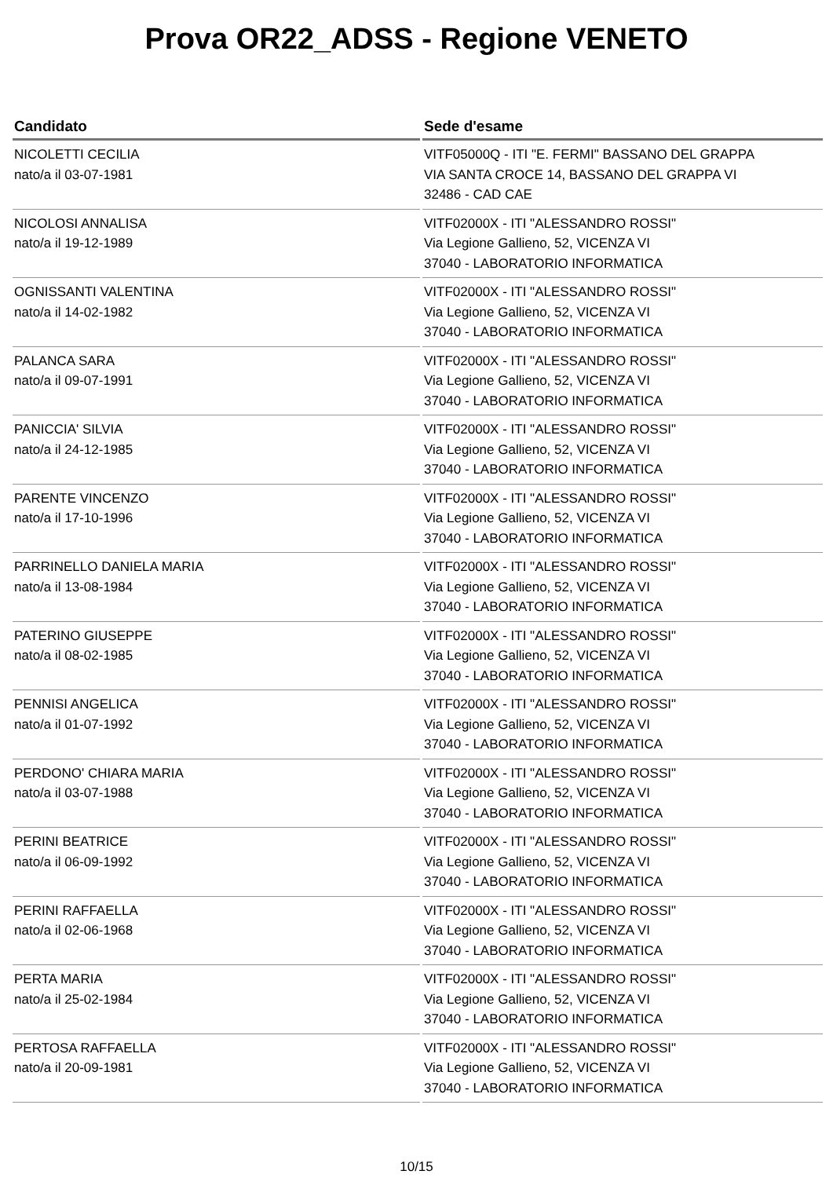Prova OR22_ADSS - Regione VENETO
| Candidato | Sede d'esame |
| --- | --- |
| NICOLETTI CECILIA nato/a il 03-07-1981 | VITF05000Q - ITI "E. FERMI" BASSANO DEL GRAPPA VIA SANTA CROCE 14, BASSANO DEL GRAPPA VI 32486 - CAD CAE |
| NICOLOSI ANNALISA nato/a il 19-12-1989 | VITF02000X - ITI "ALESSANDRO ROSSI" Via Legione Gallieno, 52, VICENZA VI 37040 - LABORATORIO INFORMATICA |
| OGNISSANTI VALENTINA nato/a il 14-02-1982 | VITF02000X - ITI "ALESSANDRO ROSSI" Via Legione Gallieno, 52, VICENZA VI 37040 - LABORATORIO INFORMATICA |
| PALANCA SARA nato/a il 09-07-1991 | VITF02000X - ITI "ALESSANDRO ROSSI" Via Legione Gallieno, 52, VICENZA VI 37040 - LABORATORIO INFORMATICA |
| PANICCIA' SILVIA nato/a il 24-12-1985 | VITF02000X - ITI "ALESSANDRO ROSSI" Via Legione Gallieno, 52, VICENZA VI 37040 - LABORATORIO INFORMATICA |
| PARENTE VINCENZO nato/a il 17-10-1996 | VITF02000X - ITI "ALESSANDRO ROSSI" Via Legione Gallieno, 52, VICENZA VI 37040 - LABORATORIO INFORMATICA |
| PARRINELLO DANIELA MARIA nato/a il 13-08-1984 | VITF02000X - ITI "ALESSANDRO ROSSI" Via Legione Gallieno, 52, VICENZA VI 37040 - LABORATORIO INFORMATICA |
| PATERINO GIUSEPPE nato/a il 08-02-1985 | VITF02000X - ITI "ALESSANDRO ROSSI" Via Legione Gallieno, 52, VICENZA VI 37040 - LABORATORIO INFORMATICA |
| PENNISI ANGELICA nato/a il 01-07-1992 | VITF02000X - ITI "ALESSANDRO ROSSI" Via Legione Gallieno, 52, VICENZA VI 37040 - LABORATORIO INFORMATICA |
| PERDONO' CHIARA MARIA nato/a il 03-07-1988 | VITF02000X - ITI "ALESSANDRO ROSSI" Via Legione Gallieno, 52, VICENZA VI 37040 - LABORATORIO INFORMATICA |
| PERINI BEATRICE nato/a il 06-09-1992 | VITF02000X - ITI "ALESSANDRO ROSSI" Via Legione Gallieno, 52, VICENZA VI 37040 - LABORATORIO INFORMATICA |
| PERINI RAFFAELLA nato/a il 02-06-1968 | VITF02000X - ITI "ALESSANDRO ROSSI" Via Legione Gallieno, 52, VICENZA VI 37040 - LABORATORIO INFORMATICA |
| PERTA MARIA nato/a il 25-02-1984 | VITF02000X - ITI "ALESSANDRO ROSSI" Via Legione Gallieno, 52, VICENZA VI 37040 - LABORATORIO INFORMATICA |
| PERTOSA RAFFAELLA nato/a il 20-09-1981 | VITF02000X - ITI "ALESSANDRO ROSSI" Via Legione Gallieno, 52, VICENZA VI 37040 - LABORATORIO INFORMATICA |
10/15